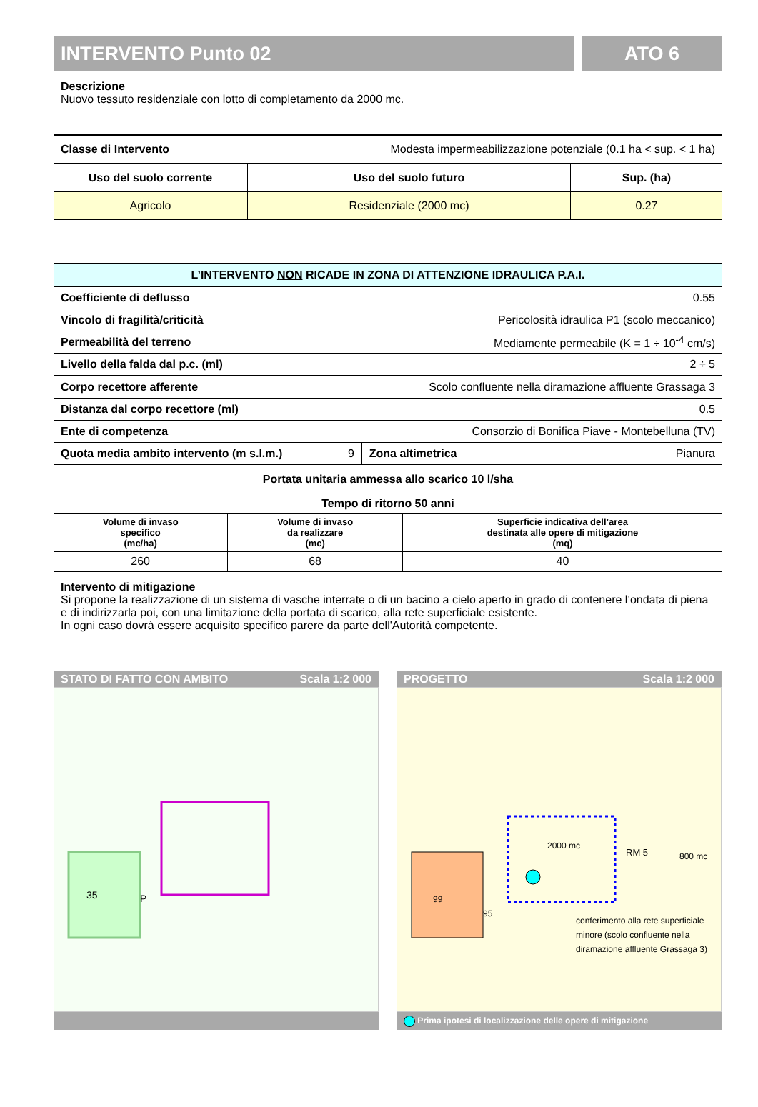INTERVENTO Punto 02 ATO 6
Descrizione
Nuovo tessuto residenziale con lotto di completamento da 2000 mc.
| Classe di Intervento | Modesta impermeabilizzazione potenziale (0.1 ha < sup. < 1 ha) | |
| Uso del suolo corrente | Uso del suolo futuro | Sup. (ha) |
| Agricolo | Residenziale (2000 mc) | 0.27 |
| L’INTERVENTO NON RICADE IN ZONA DI ATTENZIONE IDRAULICA P.A.I. | | | |
| Coefficiente di deflusso | | 0.55 | |
| Vincolo di fragilità/criticità | | Pericolosità idraulica P1 (scolo meccanico) | |
| Permeabilità del terreno | | Mediamente permeabile (K = 1 ÷ 10<sup>-4</sup> cm/s) | |
| Livello della falda dal p.c. (ml) | | 2 ÷ 5 | |
| Corpo recettore afferente | | Scolo confluente nella diramazione affluente Grassaga 3 | |
| Distanza dal corpo recettore (ml) | | 0.5 | |
| Ente di competenza | | Consorzio di Bonifica Piave - Montebelluna (TV) | |
| Quota media ambito intervento (m s.l.m.) | 9 | Zona altimetrica | Pianura |
| Portata unitaria ammessa allo scarico 10 l/sha | | |
| Tempo di ritorno 50 anni | | |
| Volume di invaso specifico (mc/ha) | Volume di invaso da realizzare (mc) | Superficie indicativa dell’area destinata alle opere di mitigazione (mq) |
| 260 | 68 | 40 |
Intervento di mitigazione
Si propone la realizzazione di un sistema di vasche interrate o di un bacino a cielo aperto in grado di contenere l’ondata di piena e di indirizzarla poi, con una limitazione della portata di scarico, alla rete superficiale esistente.
In ogni caso dovrà essere acquisito specifico parere da parte dell'Autorità competente.
STATO DI FATTO CON AMBITO Scala 1:2 000
35
P
PROGETTO Scala 1:2 000
99
95
2000 mc
RM 5
800 mc
conferimento alla rete superficiale
minore (scolo confluente nella
diramazione affluente Grassaga 3)
Prima ipotesi di localizzazione delle opere di mitigazione